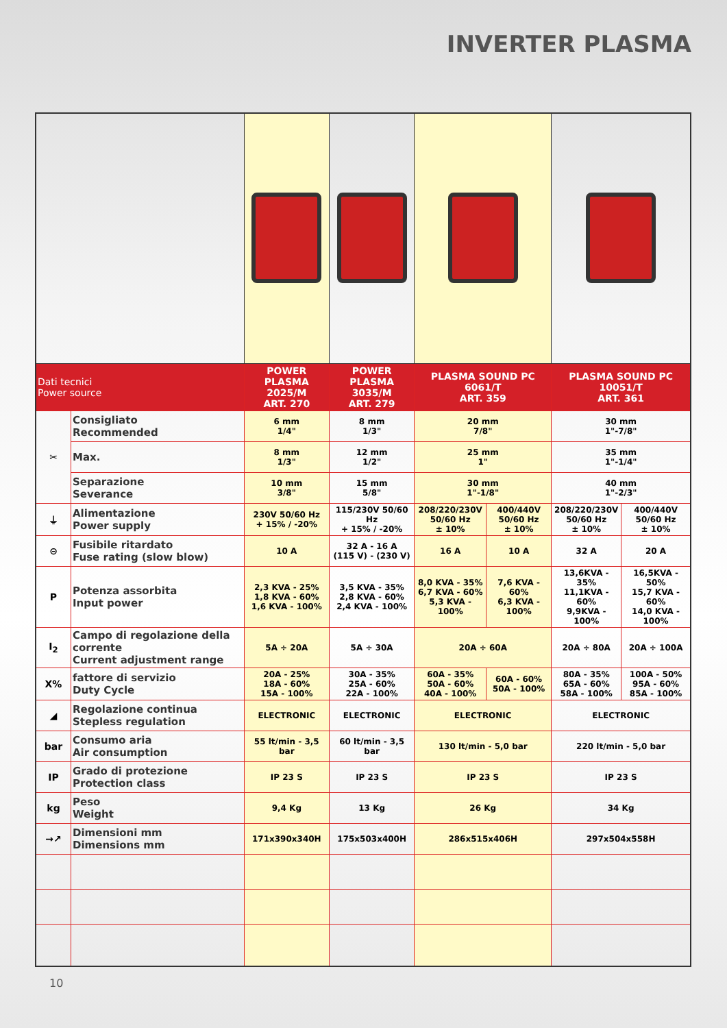INVERTER PLASMA
| Dati tecnici Power source | | POWER PLASMA 2025/M ART. 270 | POWER PLASMA 3035/M ART. 279 | PLASMA SOUND PC 6061/T ART. 359 | | PLASMA SOUND PC 10051/T ART. 361 | |
| --- | --- | --- | --- | --- | --- | --- | --- |
| ✂ | Consigliato Recommended | 6 mm 1/4" | 8 mm 1/3" | 20 mm 7/8" | | 30 mm 1"-7/8" | |
| | Max. | 8 mm 1/3" | 12 mm 1/2" | 25 mm 1" | | 35 mm 1"-1/4" | |
| | Separazione Severance | 10 mm 3/8" | 15 mm 5/8" | 30 mm 1"-1/8" | | 40 mm 1"-2/3" | |
| ⏚ | Alimentazione Power supply | 230V 50/60 Hz + 15% / -20% | 115/230V 50/60 Hz + 15% / -20% | 208/220/230V 50/60 Hz ± 10% | 400/440V 50/60 Hz ± 10% | 208/220/230V 50/60 Hz ± 10% | 400/440V 50/60 Hz ± 10% |
| ⊝ | Fusibile ritardato Fuse rating (slow blow) | 10 A | 32 A - 16 A (115 V) - (230 V) | 16 A | 10 A | 32 A | 20 A |
| P | Potenza assorbita Input power | 2,3 KVA - 25% 1,8 KVA - 60% 1,6 KVA - 100% | 3,5 KVA - 35% 2,8 KVA - 60% 2,4 KVA - 100% | 8,0 KVA - 35% 6,7 KVA - 60% 5,3 KVA - 100% | 7,6 KVA - 60% 6,3 KVA - 100% | 13,6KVA - 35% 11,1KVA - 60% 9,9KVA - 100% | 16,5KVA - 50% 15,7 KVA - 60% 14,0 KVA - 100% |
| I<sub>2</sub> | Campo di regolazione della corrente Current adjustment range | 5A ÷ 20A | 5A ÷ 30A | 20A ÷ 60A | | 20A ÷ 80A | 20A ÷ 100A |
| X% | fattore di servizio Duty Cycle | 20A - 25% 18A - 60% 15A - 100% | 30A - 35% 25A - 60% 22A - 100% | 60A - 35% 50A - 60% 40A - 100% | 60A - 60% 50A - 100% | 80A - 35% 65A - 60% 58A - 100% | 100A - 50% 95A - 60% 85A - 100% |
| ◢ | Regolazione continua Stepless regulation | ELECTRONIC | ELECTRONIC | ELECTRONIC | | ELECTRONIC | |
| bar | Consumo aria Air consumption | 55 lt/min - 3,5 bar | 60 lt/min - 3,5 bar | 130 lt/min - 5,0 bar | | 220 lt/min - 5,0 bar | |
| IP | Grado di protezione Protection class | IP 23 S | IP 23 S | IP 23 S | | IP 23 S | |
| kg | Peso Weight | 9,4 Kg | 13 Kg | 26 Kg | | 34 Kg | |
| →↗ | Dimensioni mm Dimensions mm | 171x390x340H | 175x503x400H | 286x515x406H | | 297x504x558H | |
10